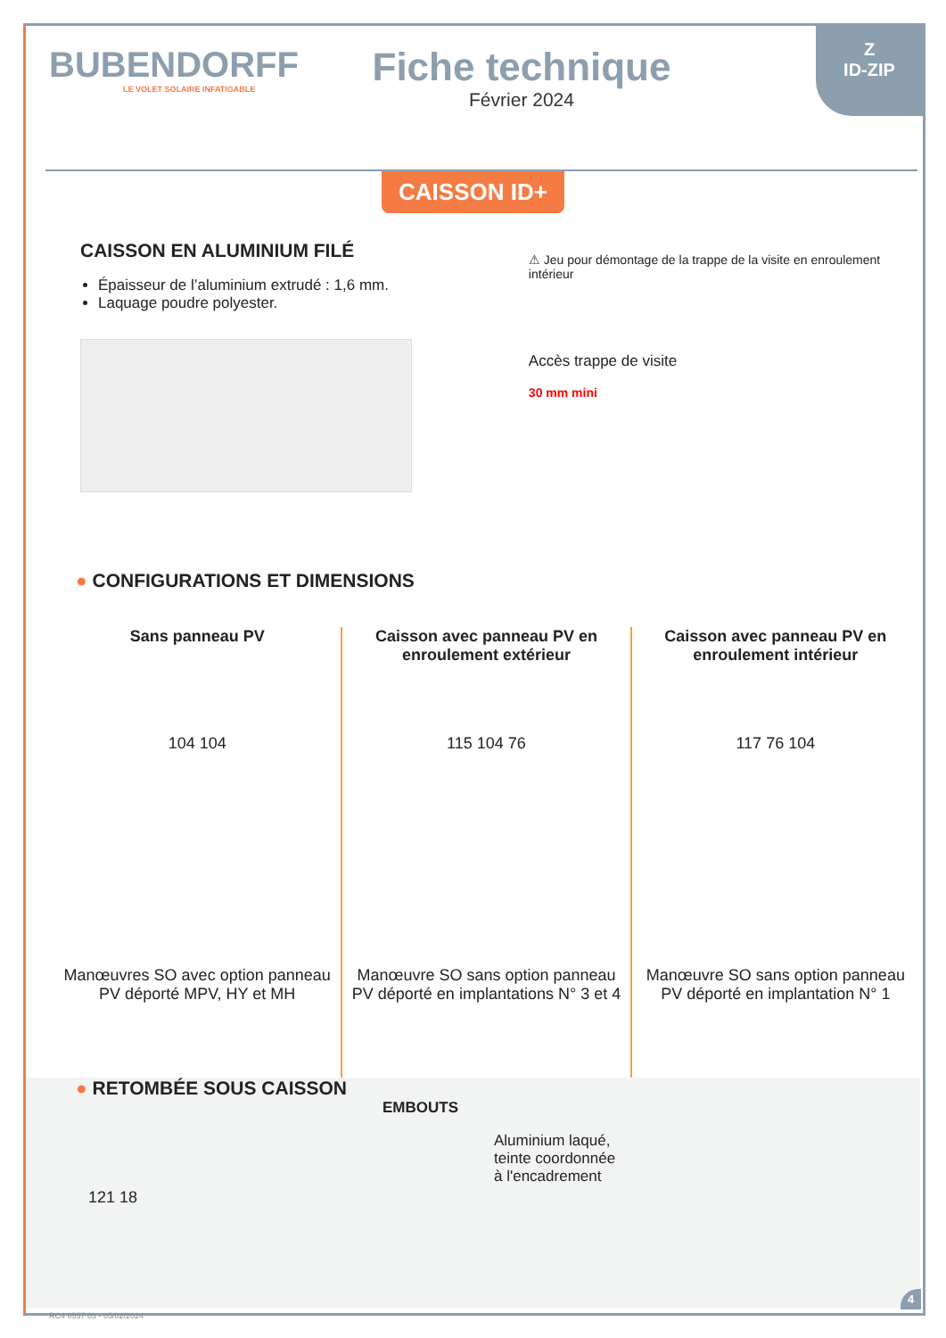Z
ID-ZIP
BUBENDORFF
LE VOLET SOLAIRE INFATIGABLE
Fiche technique
Février 2024
CAISSON ID+
CAISSON EN ALUMINIUM FILÉ
Épaisseur de l’aluminium extrudé : 1,6 mm.
Laquage poudre polyester.
⚠ Jeu pour démontage de la trappe de la visite en enroulement intérieur
Accès trappe de visite
30 mm mini
● CONFIGURATIONS ET DIMENSIONS
Sans panneau PV
104 104
Manœuvres SO avec option panneau PV déporté MPV, HY et MH
Caisson avec panneau PV en enroulement extérieur
115 104 76
Manœuvre SO sans option panneau PV déporté en implantations N° 3 et 4
Caisson avec panneau PV en enroulement intérieur
117 76 104
Manœuvre SO sans option panneau PV déporté en implantation N° 1
● RETOMBÉE SOUS CAISSON
121 18
EMBOUTS
Aluminium laqué,
teinte coordonnée
à l'encadrement
RC4 0557 03 - 05/02/2024
4